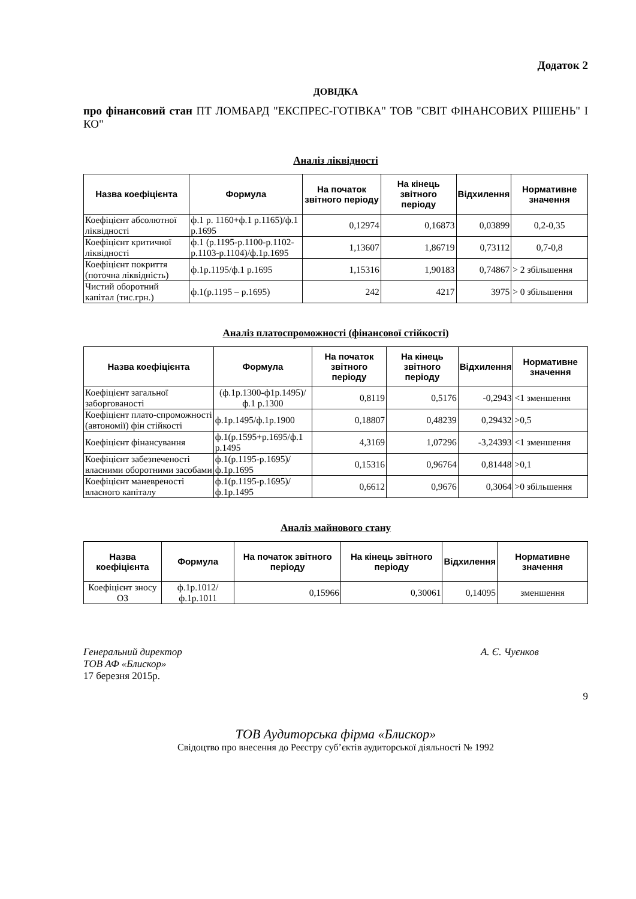Додаток 2
ДОВІДКА
про фінансовий стан ПТ ЛОМБАРД "ЕКСПРЕС-ГОТІВКА" ТОВ "СВІТ ФІНАНСОВИХ РІШЕНЬ" І КО"
Аналіз ліквідності
| Назва коефіцієнта | Формула | На початок звітного періоду | На кінець звітного періоду | Відхилення | Нормативне значення |
| --- | --- | --- | --- | --- | --- |
| Коефіцієнт абсолютної ліквідності | ф.1 р. 1160+ф.1 р.1165)/ф.1 р.1695 | 0,12974 | 0,16873 | 0,03899 | 0,2-0,35 |
| Коефіцієнт критичної ліквідності | ф.1 (р.1195-р.1100-р.1102-р.1103-р.1104)/ф.1р.1695 | 1,13607 | 1,86719 | 0,73112 | 0,7-0,8 |
| Коефіцієнт покриття (поточна ліквідність) | ф.1р.1195/ф.1 р.1695 | 1,15316 | 1,90183 | 0,74867 | > 2 збільшення |
| Чистий оборотний капітал (тис.грн.) | ф.1(р.1195 – р.1695) | 242 | 4217 | 3975 | > 0 збільшення |
Аналіз платоспроможності (фінансової стійкості)
| Назва коефіцієнта | Формула | На початок звітного періоду | На кінець звітного періоду | Відхилення | Нормативне значення |
| --- | --- | --- | --- | --- | --- |
| Коефіцієнт загальної заборгованості | (ф.1р.1300-ф1р.1495)/ф.1 р.1300 | 0,8119 | 0,5176 | -0,2943 | <1 зменшення |
| Коефіцієнт плато-спроможності (автономії) фін стійкості | ф.1р.1495/ф.1р.1900 | 0,18807 | 0,48239 | 0,29432 | >0,5 |
| Коефіцієнт фінансування | ф.1(р.1595+р.1695/ф.1 р.1495 | 4,3169 | 1,07296 | -3,24393 | <1 зменшення |
| Коефіцієнт забезпеченості власними оборотними засобами | ф.1(р.1195-р.1695)/ф.1р.1695 | 0,15316 | 0,96764 | 0,81448 | >0,1 |
| Коефіцієнт маневреності власного капіталу | ф.1(р.1195-р.1695)/ф.1р.1495 | 0,6612 | 0,9676 | 0,3064 | >0 збільшення |
Аналіз майнового стану
| Назва коефіцієнта | Формула | На початок звітного періоду | На кінець звітного періоду | Відхилення | Нормативне значення |
| --- | --- | --- | --- | --- | --- |
| Коефіцієнт зносу ОЗ | ф.1р.1012/ф.1р.1011 | 0,15966 | 0,30061 | 0,14095 | зменшення |
Генеральний директор
ТОВ АФ «Блискор» А. Є. Чуєнков
17 березня 2015р.
9
ТОВ Аудиторська фірма «Блискор»
Свідоцтво про внесення до Реєстру суб’єктів аудиторської діяльності № 1992